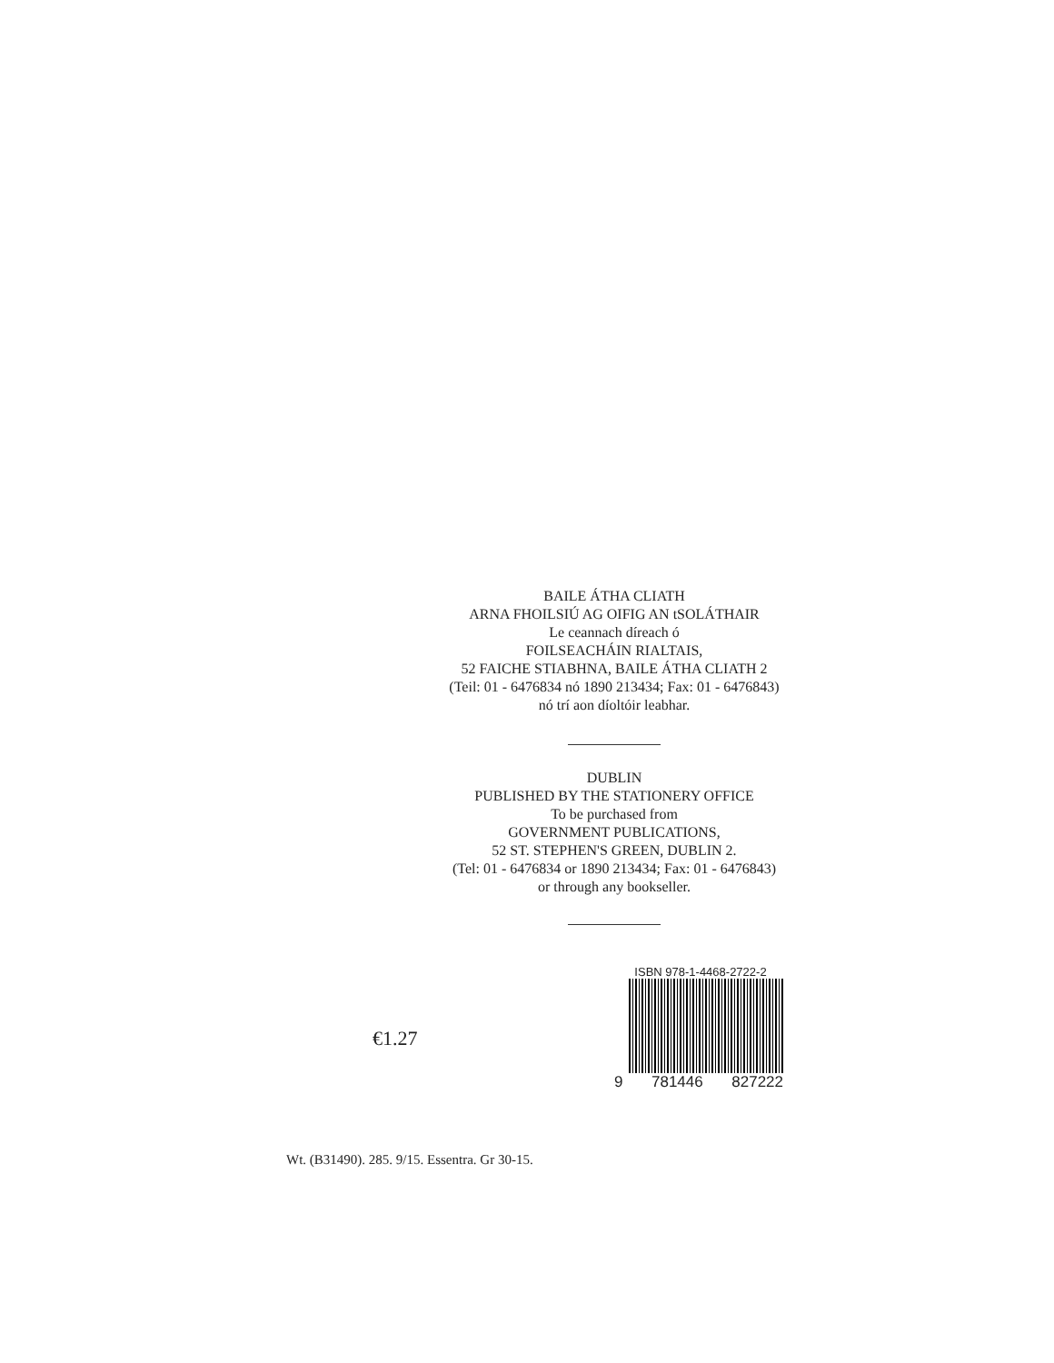BAILE ÁTHA CLIATH
ARNA FHOILSIÚ AG OIFIG AN tSOLÁTHAIR
Le ceannach díreach ó
FOILSEACHÁIN RIALTAIS,
52 FAICHE STIABHNA, BAILE ÁTHA CLIATH 2
(Teil: 01 - 6476834 nó 1890 213434; Fax: 01 - 6476843)
nó trí aon díoltóir leabhar.
DUBLIN
PUBLISHED BY THE STATIONERY OFFICE
To be purchased from
GOVERNMENT PUBLICATIONS,
52 ST. STEPHEN'S GREEN, DUBLIN 2.
(Tel: 01 - 6476834 or 1890 213434; Fax: 01 - 6476843)
or through any bookseller.
€1.27
ISBN 978-1-4468-2722-2
9 781446 827222
Wt. (B31490). 285. 9/15. Essentra. Gr 30-15.